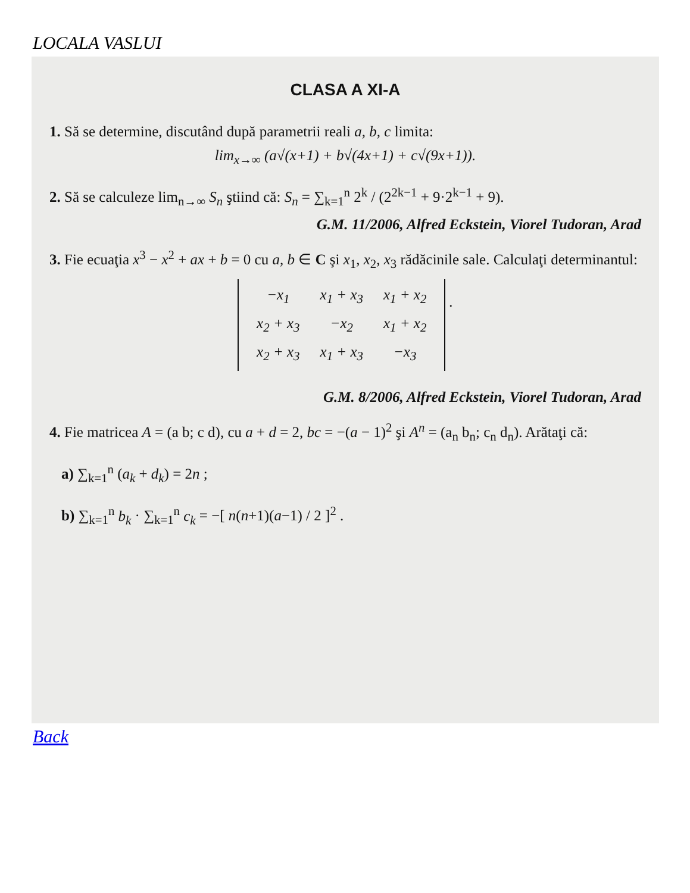LOCALA VASLUI
CLASA A XI-A
1. Să se determine, discutând după parametrii reali a, b, c limita:
lim<sub>x→∞</sub> (a√(x+1) + b√(4x+1) + c√(9x+1)).
2. Să se calculeze lim<sub>n→∞</sub> S<sub>n</sub> ştiind că: S<sub>n</sub> = ∑<sub>k=1</sub><sup>n</sup> 2<sup>k</sup> / (2<sup>2k−1</sup> + 9·2<sup>k−1</sup> + 9).
G.M. 11/2006, Alfred Eckstein, Viorel Tudoran, Arad
3. Fie ecuaţia x<sup>3</sup> − x<sup>2</sup> + ax + b = 0 cu a, b ∈ C şi x<sub>1</sub>, x<sub>2</sub>, x<sub>3</sub> rădăcinile sale. Calculaţi determinantul:
| −x<sub>1</sub> | x<sub>1</sub> + x<sub>3</sub> | x<sub>1</sub> + x<sub>2</sub> |
| x<sub>2</sub> + x<sub>3</sub> | −x<sub>2</sub> | x<sub>1</sub> + x<sub>2</sub> |
| x<sub>2</sub> + x<sub>3</sub> | x<sub>1</sub> + x<sub>3</sub> | −x<sub>3</sub> |
.
G.M. 8/2006, Alfred Eckstein, Viorel Tudoran, Arad
4. Fie matricea A = (a b; c d), cu a + d = 2, bc = −(a − 1)<sup>2</sup> şi A<sup>n</sup> = (a<sub>n</sub> b<sub>n</sub>; c<sub>n</sub> d<sub>n</sub>). Arătaţi că:
a) ∑<sub>k=1</sub><sup>n</sup> (a<sub>k</sub> + d<sub>k</sub>) = 2n ;
b) ∑<sub>k=1</sub><sup>n</sup> b<sub>k</sub> · ∑<sub>k=1</sub><sup>n</sup> c<sub>k</sub> = −[ n(n+1)(a−1) / 2 ]<sup>2</sup> .
Back